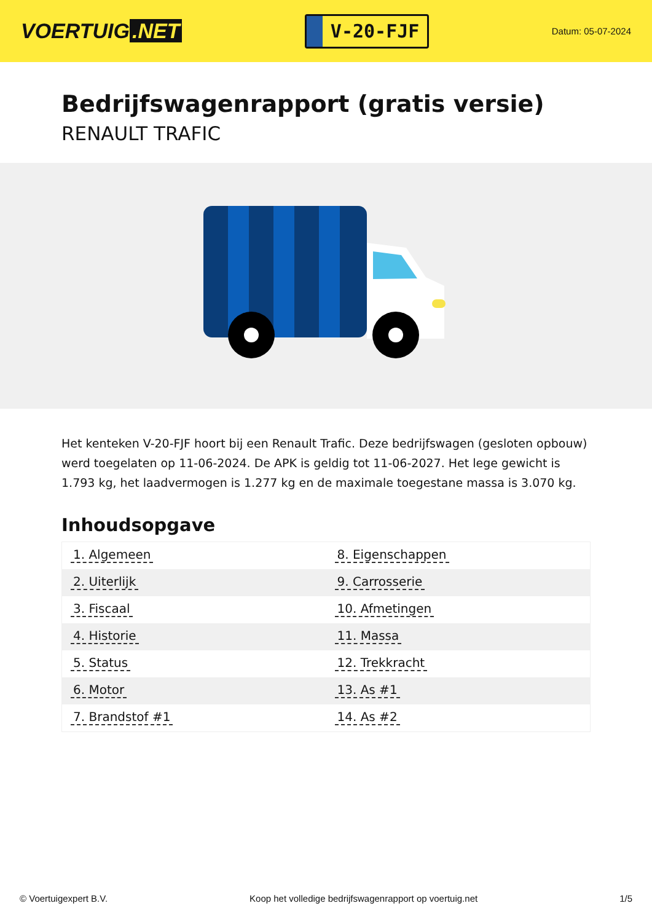VOERTUIG.NET
V-20-FJF
Datum: 05-07-2024
Bedrijfswagenrapport (gratis versie)
RENAULT TRAFIC
Het kenteken V-20-FJF hoort bij een Renault Trafic. Deze bedrijfswagen (gesloten opbouw) werd toegelaten op 11-06-2024. De APK is geldig tot 11-06-2027. Het lege gewicht is 1.793 kg, het laadvermogen is 1.277 kg en de maximale toegestane massa is 3.070 kg.
Inhoudsopgave
| 1. Algemeen | 8. Eigenschappen |
| 2. Uiterlijk | 9. Carrosserie |
| 3. Fiscaal | 10. Afmetingen |
| 4. Historie | 11. Massa |
| 5. Status | 12. Trekkracht |
| 6. Motor | 13. As #1 |
| 7. Brandstof #1 | 14. As #2 |
© Voertuigexpert B.V. Koop het volledige bedrijfswagenrapport op voertuig.net 1/5